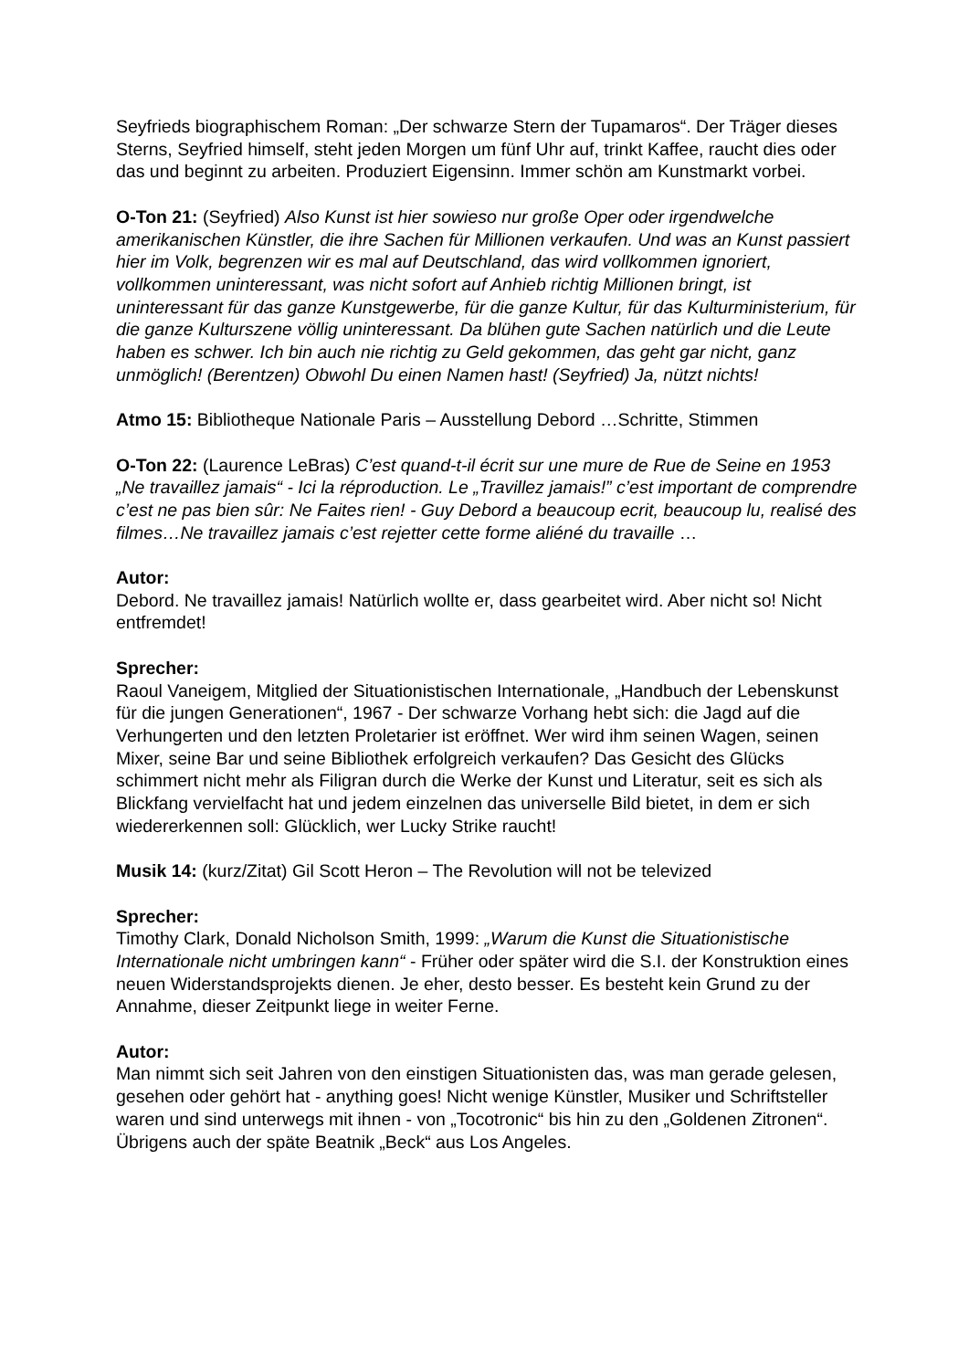Seyfrieds biographischem Roman: „Der schwarze Stern der Tupamaros“. Der Träger dieses Sterns, Seyfried himself, steht jeden Morgen um fünf Uhr auf, trinkt Kaffee, raucht dies oder das und beginnt zu arbeiten. Produziert Eigensinn. Immer schön am Kunstmarkt vorbei.
O-Ton 21: (Seyfried) Also Kunst ist hier sowieso nur große Oper oder irgendwelche amerikanischen Künstler, die ihre Sachen für Millionen verkaufen. Und was an Kunst passiert hier im Volk, begrenzen wir es mal auf Deutschland, das wird vollkommen ignoriert, vollkommen uninteressant, was nicht sofort auf Anhieb richtig Millionen bringt, ist uninteressant für das ganze Kunstgewerbe, für die ganze Kultur, für das Kulturministerium, für die ganze Kulturszene völlig uninteressant. Da blühen gute Sachen natürlich und die Leute haben es schwer. Ich bin auch nie richtig zu Geld gekommen, das geht gar nicht, ganz unmöglich! (Berentzen) Obwohl Du einen Namen hast! (Seyfried) Ja, nützt nichts!
Atmo 15: Bibliotheque Nationale Paris – Ausstellung Debord …Schritte, Stimmen
O-Ton 22: (Laurence LeBras) C’est quand-t-il écrit sur une mure de Rue de Seine en 1953 „Ne travaillez jamais“ - Ici la réproduction. Le „Travillez jamais!” c’est important de comprendre c’est ne pas bien sûr: Ne Faites rien! - Guy Debord a beaucoup ecrit, beaucoup lu, realisé des filmes…Ne travaillez jamais c’est rejetter cette forme aliéné du travaille …
Autor:
Debord. Ne travaillez jamais! Natürlich wollte er, dass gearbeitet wird. Aber nicht so! Nicht entfremdet!
Sprecher:
Raoul Vaneigem, Mitglied der Situationistischen Internationale, „Handbuch der Lebenskunst für die jungen Generationen“, 1967 - Der schwarze Vorhang hebt sich: die Jagd auf die Verhungerten und den letzten Proletarier ist eröffnet. Wer wird ihm seinen Wagen, seinen Mixer, seine Bar und seine Bibliothek erfolgreich verkaufen? Das Gesicht des Glücks schimmert nicht mehr als Filigran durch die Werke der Kunst und Literatur, seit es sich als Blickfang vervielfacht hat und jedem einzelnen das universelle Bild bietet, in dem er sich wiedererkennen soll: Glücklich, wer Lucky Strike raucht!
Musik 14: (kurz/Zitat) Gil Scott Heron – The Revolution will not be televized
Sprecher:
Timothy Clark, Donald Nicholson Smith, 1999: „Warum die Kunst die Situationistische Internationale nicht umbringen kann“ - Früher oder später wird die S.I. der Konstruktion eines neuen Widerstandsprojekts dienen. Je eher, desto besser. Es besteht kein Grund zu der Annahme, dieser Zeitpunkt liege in weiter Ferne.
Autor:
Man nimmt sich seit Jahren von den einstigen Situationisten das, was man gerade gelesen, gesehen oder gehört hat - anything goes! Nicht wenige Künstler, Musiker und Schriftsteller waren und sind unterwegs mit ihnen - von „Tocotronic“ bis hin zu den „Goldenen Zitronen“. Übrigens auch der späte Beatnik „Beck“ aus Los Angeles.